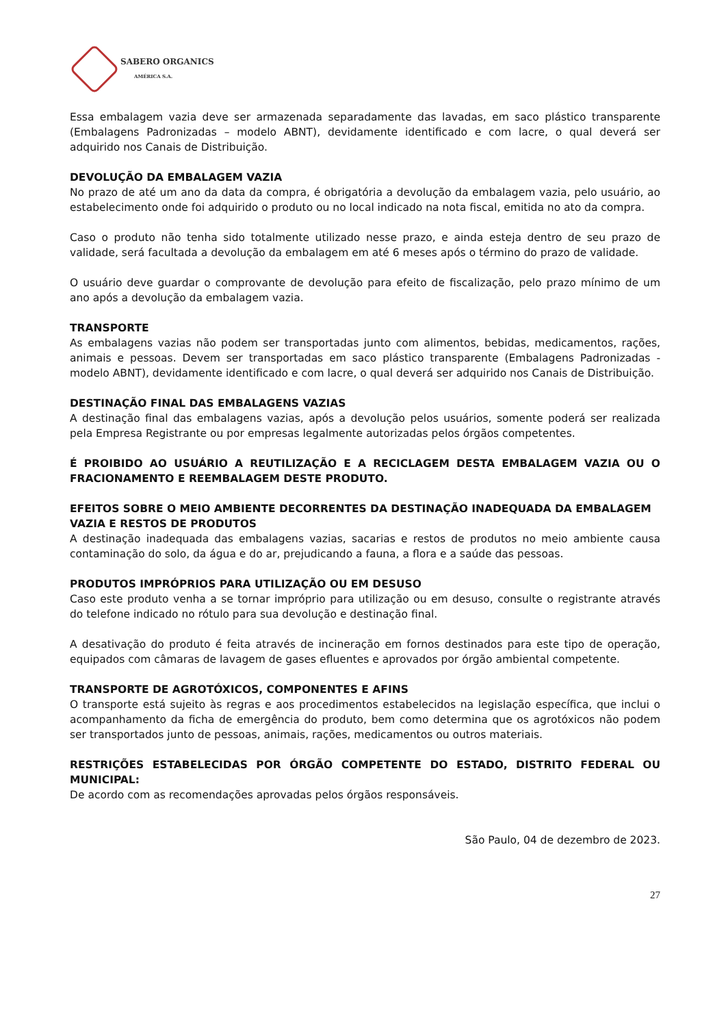SABERO ORGANICS
AMÉRICA S.A.
Essa embalagem vazia deve ser armazenada separadamente das lavadas, em saco plástico transparente (Embalagens Padronizadas – modelo ABNT), devidamente identificado e com lacre, o qual deverá ser adquirido nos Canais de Distribuição.
DEVOLUÇÃO DA EMBALAGEM VAZIA
No prazo de até um ano da data da compra, é obrigatória a devolução da embalagem vazia, pelo usuário, ao estabelecimento onde foi adquirido o produto ou no local indicado na nota fiscal, emitida no ato da compra.
Caso o produto não tenha sido totalmente utilizado nesse prazo, e ainda esteja dentro de seu prazo de validade, será facultada a devolução da embalagem em até 6 meses após o término do prazo de validade.
O usuário deve guardar o comprovante de devolução para efeito de fiscalização, pelo prazo mínimo de um ano após a devolução da embalagem vazia.
TRANSPORTE
As embalagens vazias não podem ser transportadas junto com alimentos, bebidas, medicamentos, rações, animais e pessoas. Devem ser transportadas em saco plástico transparente (Embalagens Padronizadas - modelo ABNT), devidamente identificado e com lacre, o qual deverá ser adquirido nos Canais de Distribuição.
DESTINAÇÃO FINAL DAS EMBALAGENS VAZIAS
A destinação final das embalagens vazias, após a devolução pelos usuários, somente poderá ser realizada pela Empresa Registrante ou por empresas legalmente autorizadas pelos órgãos competentes.
É PROIBIDO AO USUÁRIO A REUTILIZAÇÃO E A RECICLAGEM DESTA EMBALAGEM VAZIA OU O FRACIONAMENTO E REEMBALAGEM DESTE PRODUTO.
EFEITOS SOBRE O MEIO AMBIENTE DECORRENTES DA DESTINAÇÃO INADEQUADA DA EMBALAGEM VAZIA E RESTOS DE PRODUTOS
A destinação inadequada das embalagens vazias, sacarias e restos de produtos no meio ambiente causa contaminação do solo, da água e do ar, prejudicando a fauna, a flora e a saúde das pessoas.
PRODUTOS IMPRÓPRIOS PARA UTILIZAÇÃO OU EM DESUSO
Caso este produto venha a se tornar impróprio para utilização ou em desuso, consulte o registrante através do telefone indicado no rótulo para sua devolução e destinação final.
A desativação do produto é feita através de incineração em fornos destinados para este tipo de operação, equipados com câmaras de lavagem de gases efluentes e aprovados por órgão ambiental competente.
TRANSPORTE DE AGROTÓXICOS, COMPONENTES E AFINS
O transporte está sujeito às regras e aos procedimentos estabelecidos na legislação específica, que inclui o acompanhamento da ficha de emergência do produto, bem como determina que os agrotóxicos não podem ser transportados junto de pessoas, animais, rações, medicamentos ou outros materiais.
RESTRIÇÕES ESTABELECIDAS POR ÓRGÃO COMPETENTE DO ESTADO, DISTRITO FEDERAL OU MUNICIPAL:
De acordo com as recomendações aprovadas pelos órgãos responsáveis.
São Paulo, 04 de dezembro de 2023.
27